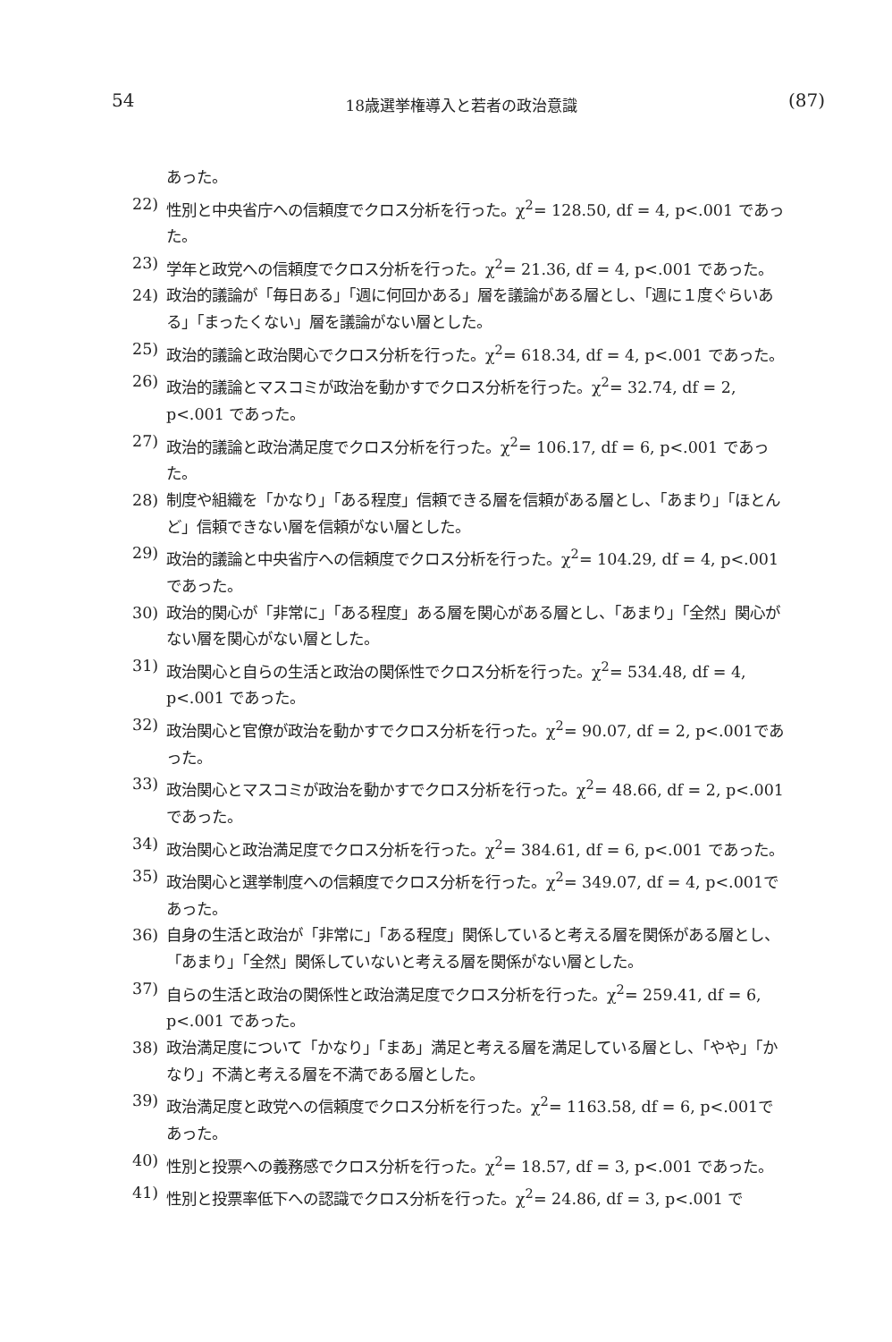54 18歳選挙権導入と若者の政治意識 (87)
あった。
22) 性別と中央省庁への信頼度でクロス分析を行った。χ<sup>2</sup>= 128.50, df = 4, p<.001 であった。
23) 学年と政党への信頼度でクロス分析を行った。χ<sup>2</sup>= 21.36, df = 4, p<.001 であった。
24) 政治的議論が「毎日ある」「週に何回かある」層を議論がある層とし、「週に１度ぐらいある」「まったくない」層を議論がない層とした。
25) 政治的議論と政治関心でクロス分析を行った。χ<sup>2</sup>= 618.34, df = 4, p<.001 であった。
26) 政治的議論とマスコミが政治を動かすでクロス分析を行った。χ<sup>2</sup>= 32.74, df = 2, p<.001 であった。
27) 政治的議論と政治満足度でクロス分析を行った。χ<sup>2</sup>= 106.17, df = 6, p<.001 であった。
28) 制度や組織を「かなり」「ある程度」信頼できる層を信頼がある層とし、「あまり」「ほとんど」信頼できない層を信頼がない層とした。
29) 政治的議論と中央省庁への信頼度でクロス分析を行った。χ<sup>2</sup>= 104.29, df = 4, p<.001 であった。
30) 政治的関心が「非常に」「ある程度」ある層を関心がある層とし、「あまり」「全然」関心がない層を関心がない層とした。
31) 政治関心と自らの生活と政治の関係性でクロス分析を行った。χ<sup>2</sup>= 534.48, df = 4, p<.001 であった。
32) 政治関心と官僚が政治を動かすでクロス分析を行った。χ<sup>2</sup>= 90.07, df = 2, p<.001であった。
33) 政治関心とマスコミが政治を動かすでクロス分析を行った。χ<sup>2</sup>= 48.66, df = 2, p<.001 であった。
34) 政治関心と政治満足度でクロス分析を行った。χ<sup>2</sup>= 384.61, df = 6, p<.001 であった。
35) 政治関心と選挙制度への信頼度でクロス分析を行った。χ<sup>2</sup>= 349.07, df = 4, p<.001であった。
36) 自身の生活と政治が「非常に」「ある程度」関係していると考える層を関係がある層とし、「あまり」「全然」関係していないと考える層を関係がない層とした。
37) 自らの生活と政治の関係性と政治満足度でクロス分析を行った。χ<sup>2</sup>= 259.41, df = 6, p<.001 であった。
38) 政治満足度について「かなり」「まあ」満足と考える層を満足している層とし、「やや」「かなり」不満と考える層を不満である層とした。
39) 政治満足度と政党への信頼度でクロス分析を行った。χ<sup>2</sup>= 1163.58, df = 6, p<.001であった。
40) 性別と投票への義務感でクロス分析を行った。χ<sup>2</sup>= 18.57, df = 3, p<.001 であった。
41) 性別と投票率低下への認識でクロス分析を行った。χ<sup>2</sup>= 24.86, df = 3, p<.001 で